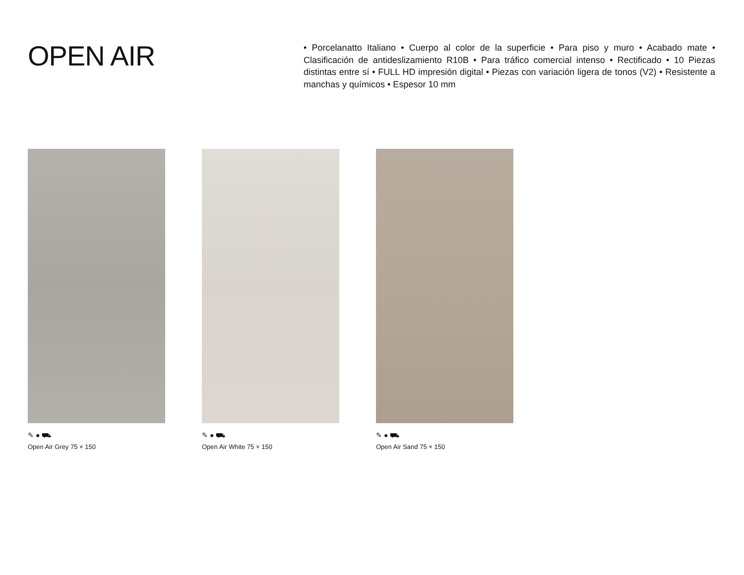OPEN AIR
• Porcelanatto Italiano • Cuerpo al color de la superficie • Para piso y muro • Acabado mate • Clasificación de antideslizamiento R10B • Para tráfico comercial intenso • Rectificado • 10 Piezas distintas entre sí • FULL HD impresión digital • Piezas con variación ligera de tonos (V2) • Resistente a manchas y químicos • Espesor 10 mm
✎ ● ⛟
Open Air Grey 75 × 150
✎ ● ⛟
Open Air White 75 × 150
✎ ● ⛟
Open Air Sand 75 × 150